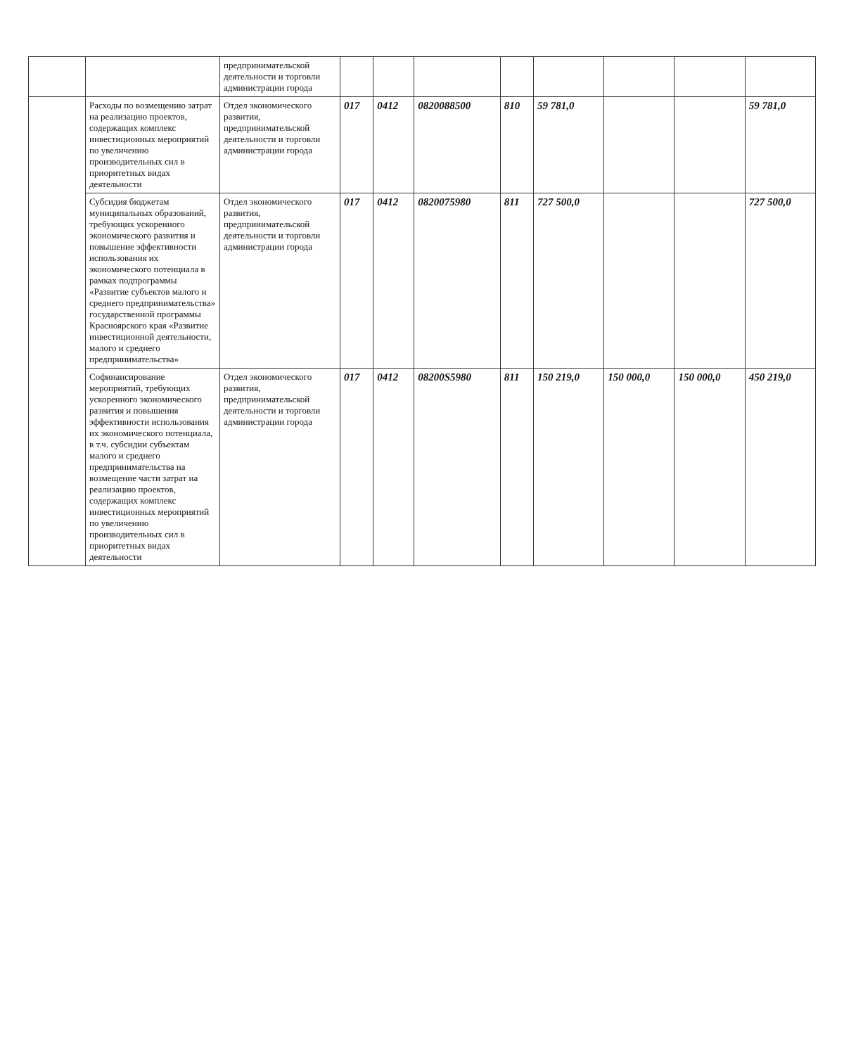| | | предпринимательской деятельности и торговли администрации города | | | | | | | | |
| | Расходы по возмещению затрат на реализацию проектов, содержащих комплекс инвестиционных мероприятий по увеличению производительных сил в приоритетных видах деятельности | Отдел экономического развития, предпринимательской деятельности и торговли администрации города | 017 | 0412 | 0820088500 | 810 | 59 781,0 | | | 59 781,0 |
| | Субсидия бюджетам муниципальных образований, требующих ускоренного экономического развития и повышение эффективности использования их экономического потенциала в рамках подпрограммы «Развитие субъектов малого и среднего предпринимательства» государственной программы Красноярского края «Развитие инвестиционной деятельности, малого и среднего предпринимательства» | Отдел экономического развития, предпринимательской деятельности и торговли администрации города | 017 | 0412 | 0820075980 | 811 | 727 500,0 | | | 727 500,0 |
| | Софинансирование мероприятий, требующих ускоренного экономического развития и повышения эффективности использования их экономического потенциала, в т.ч. субсидии субъектам малого и среднего предпринимательства на возмещение части затрат на реализацию проектов, содержащих комплекс инвестиционных мероприятий по увеличению производительных сил в приоритетных видах деятельности | Отдел экономического развития, предпринимательской деятельности и торговли администрации города | 017 | 0412 | 08200S5980 | 811 | 150 219,0 | 150 000,0 | 150 000,0 | 450 219,0 |